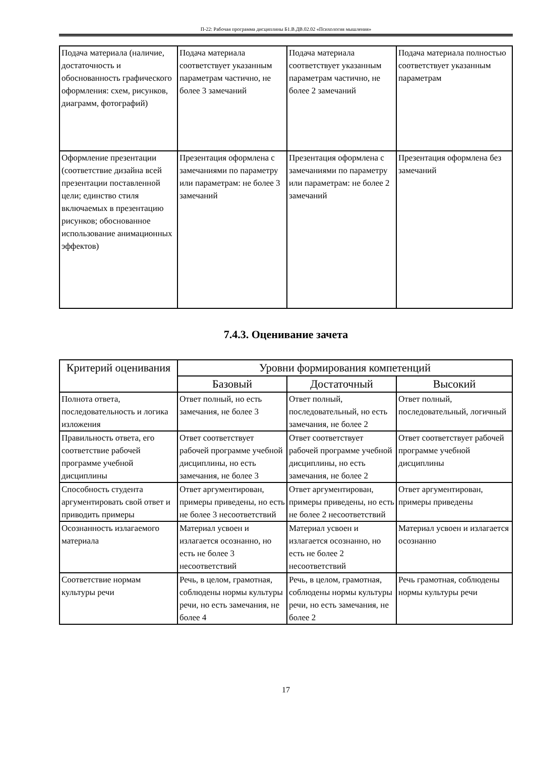П-22: Рабочая программа дисциплины Б1.В.ДВ.02.02 «Психология мышления»
| Подача материала (наличие, достаточность и обоснованность графического оформления: схем, рисунков, диаграмм, фотографий) | Подача материала соответствует указанным параметрам частично, не более 3 замечаний | Подача материала соответствует указанным параметрам частично, не более 2 замечаний | Подача материала полностью соответствует указанным параметрам |
| Оформление презентации (соответствие дизайна всей презентации поставленной цели; единство стиля включаемых в презентацию рисунков; обоснованное использование анимационных эффектов) | Презентация оформлена с замечаниями по параметру или параметрам: не более 3 замечаний | Презентация оформлена с замечаниями по параметру или параметрам: не более 2 замечаний | Презентация оформлена без замечаний |
7.4.3. Оценивание зачета
| Критерий оценивания | Уровни формирования компетенций | | |
| --- | --- | --- | --- |
| | Базовый | Достаточный | Высокий |
| Полнота ответа, последовательность и логика изложения | Ответ полный, но есть замечания, не более 3 | Ответ полный, последовательный, но есть замечания, не более 2 | Ответ полный, последовательный, логичный |
| Правильность ответа, его соответствие рабочей программе учебной дисциплины | Ответ соответствует рабочей программе учебной дисциплины, но есть замечания, не более 3 | Ответ соответствует рабочей программе учебной дисциплины, но есть замечания, не более 2 | Ответ соответствует рабочей программе учебной дисциплины |
| Способность студента аргументировать свой ответ и приводить примеры | Ответ аргументирован, примеры приведены, но есть не более 3 несоответствий | Ответ аргументирован, примеры приведены, но есть не более 2 несоответствий | Ответ аргументирован, примеры приведены |
| Осознанность излагаемого материала | Материал усвоен и излагается осознанно, но есть не более 3 несоответствий | Материал усвоен и излагается осознанно, но есть не более 2 несоответствий | Материал усвоен и излагается осознанно |
| Соответствие нормам культуры речи | Речь, в целом, грамотная, соблюдены нормы культуры речи, но есть замечания, не более 4 | Речь, в целом, грамотная, соблюдены нормы культуры речи, но есть замечания, не более 2 | Речь грамотная, соблюдены нормы культуры речи |
17